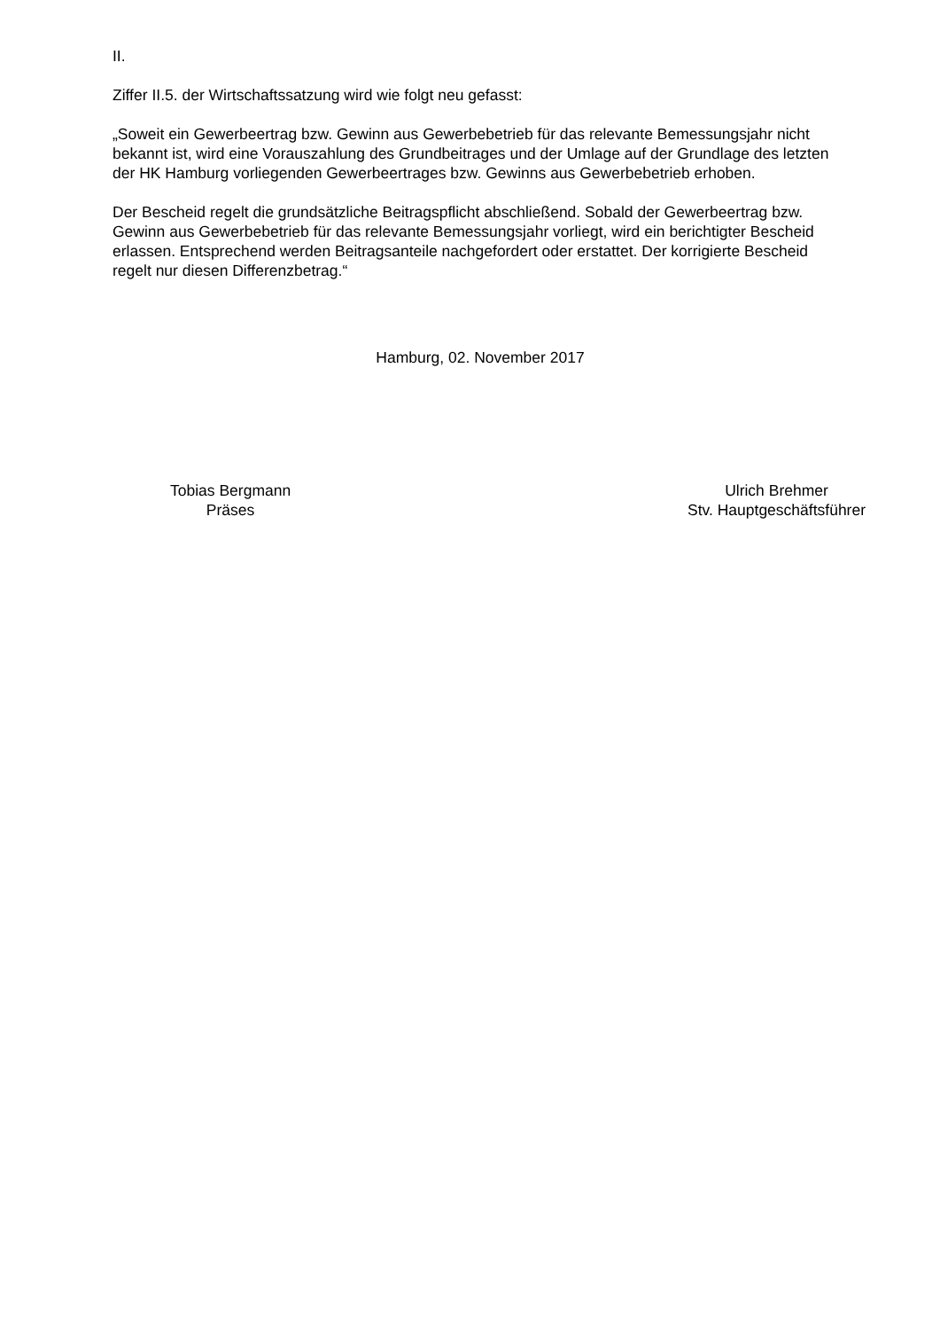II.
Ziffer II.5. der Wirtschaftssatzung wird wie folgt neu gefasst:
„Soweit ein Gewerbeertrag bzw. Gewinn aus Gewerbebetrieb für das relevante Bemessungsjahr nicht bekannt ist, wird eine Vorauszahlung des Grundbeitrages und der Umlage auf der Grundlage des letzten der HK Hamburg vorliegenden Gewerbeertrages bzw. Gewinns aus Gewerbebetrieb erhoben.
Der Bescheid regelt die grundsätzliche Beitragspflicht abschließend. Sobald der Gewerbeertrag bzw. Gewinn aus Gewerbebetrieb für das relevante Bemessungsjahr vorliegt, wird ein berichtigter Bescheid erlassen. Entsprechend werden Beitragsanteile nachgefordert oder erstattet. Der korrigierte Bescheid regelt nur diesen Differenzbetrag.“
Hamburg, 02. November 2017
Tobias Bergmann
Präses
Ulrich Brehmer
Stv. Hauptgeschäftsführer